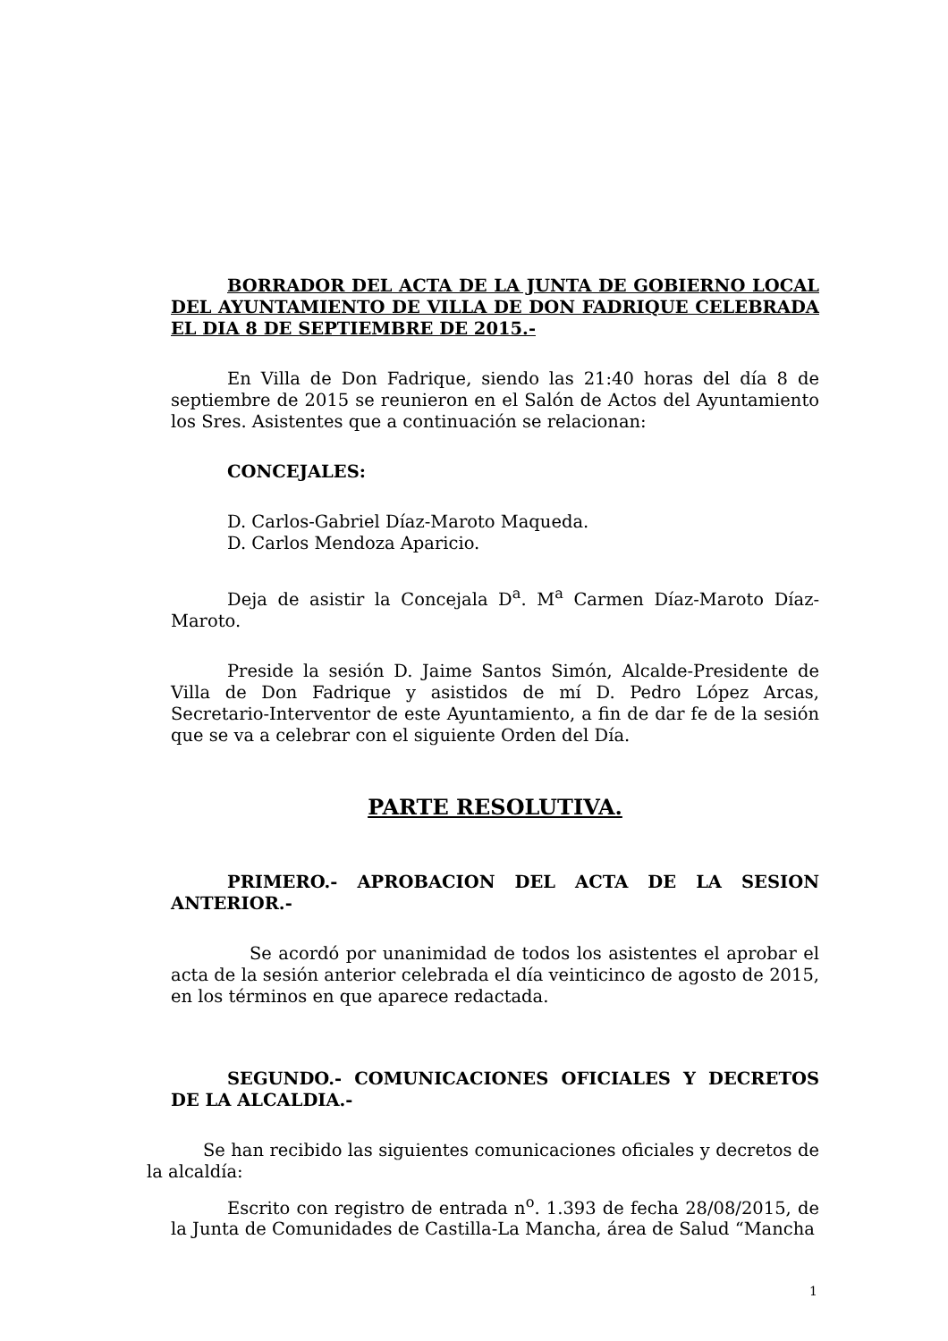BORRADOR DEL ACTA DE LA JUNTA DE GOBIERNO LOCAL DEL AYUNTAMIENTO DE VILLA DE DON FADRIQUE CELEBRADA EL DIA 8 DE SEPTIEMBRE DE 2015.-
En Villa de Don Fadrique, siendo las 21:40 horas del día 8 de septiembre de 2015 se reunieron en el Salón de Actos del Ayuntamiento los Sres. Asistentes que a continuación se relacionan:
CONCEJALES:
D. Carlos-Gabriel Díaz-Maroto Maqueda.
D. Carlos Mendoza Aparicio.
Deja de asistir la Concejala D<sup>a</sup>. M<sup>a</sup> Carmen Díaz-Maroto Díaz-Maroto.
Preside la sesión D. Jaime Santos Simón, Alcalde-Presidente de Villa de Don Fadrique y asistidos de mí D. Pedro López Arcas, Secretario-Interventor de este Ayuntamiento, a fin de dar fe de la sesión que se va a celebrar con el siguiente Orden del Día.
PARTE RESOLUTIVA.
PRIMERO.- APROBACION DEL ACTA DE LA SESION ANTERIOR.-
Se acordó por unanimidad de todos los asistentes el aprobar el acta de la sesión anterior celebrada el día veinticinco de agosto de 2015, en los términos en que aparece redactada.
SEGUNDO.- COMUNICACIONES OFICIALES Y DECRETOS DE LA ALCALDIA.-
Se han recibido las siguientes comunicaciones oficiales y decretos de la alcaldía:
Escrito con registro de entrada n<sup>o</sup>. 1.393 de fecha 28/08/2015, de la Junta de Comunidades de Castilla-La Mancha, área de Salud “Mancha
1